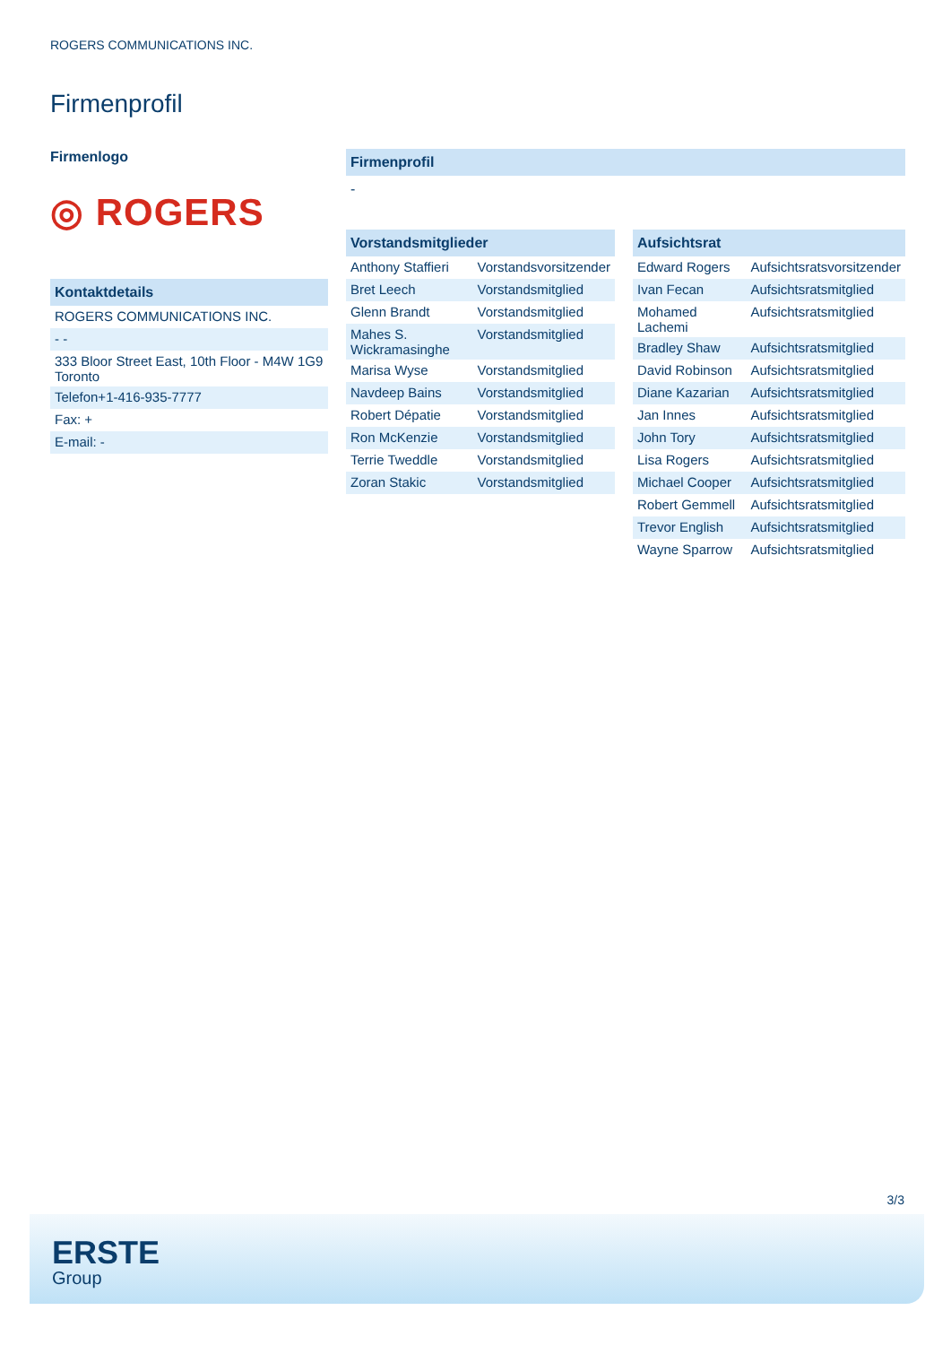ROGERS COMMUNICATIONS INC.
Firmenprofil
Firmenlogo
◎ ROGERS
Kontaktdetails
| ROGERS COMMUNICATIONS INC. |
| - - |
| 333 Bloor Street East, 10th Floor - M4W 1G9 Toronto |
| Telefon+1-416-935-7777 |
| Fax: + |
| E-mail: - |
Firmenprofil
-
Vorstandsmitglieder
| Anthony Staffieri | Vorstandsvorsitzender |
| Bret Leech | Vorstandsmitglied |
| Glenn Brandt | Vorstandsmitglied |
| Mahes S. Wickramasinghe | Vorstandsmitglied |
| Marisa Wyse | Vorstandsmitglied |
| Navdeep Bains | Vorstandsmitglied |
| Robert Dépatie | Vorstandsmitglied |
| Ron McKenzie | Vorstandsmitglied |
| Terrie Tweddle | Vorstandsmitglied |
| Zoran Stakic | Vorstandsmitglied |
Aufsichtsrat
| Edward Rogers | Aufsichtsratsvorsitzender |
| Ivan Fecan | Aufsichtsratsmitglied |
| Mohamed Lachemi | Aufsichtsratsmitglied |
| Bradley Shaw | Aufsichtsratsmitglied |
| David Robinson | Aufsichtsratsmitglied |
| Diane Kazarian | Aufsichtsratsmitglied |
| Jan Innes | Aufsichtsratsmitglied |
| John Tory | Aufsichtsratsmitglied |
| Lisa Rogers | Aufsichtsratsmitglied |
| Michael Cooper | Aufsichtsratsmitglied |
| Robert Gemmell | Aufsichtsratsmitglied |
| Trevor English | Aufsichtsratsmitglied |
| Wayne Sparrow | Aufsichtsratsmitglied |
3/3
ERSTE
Group